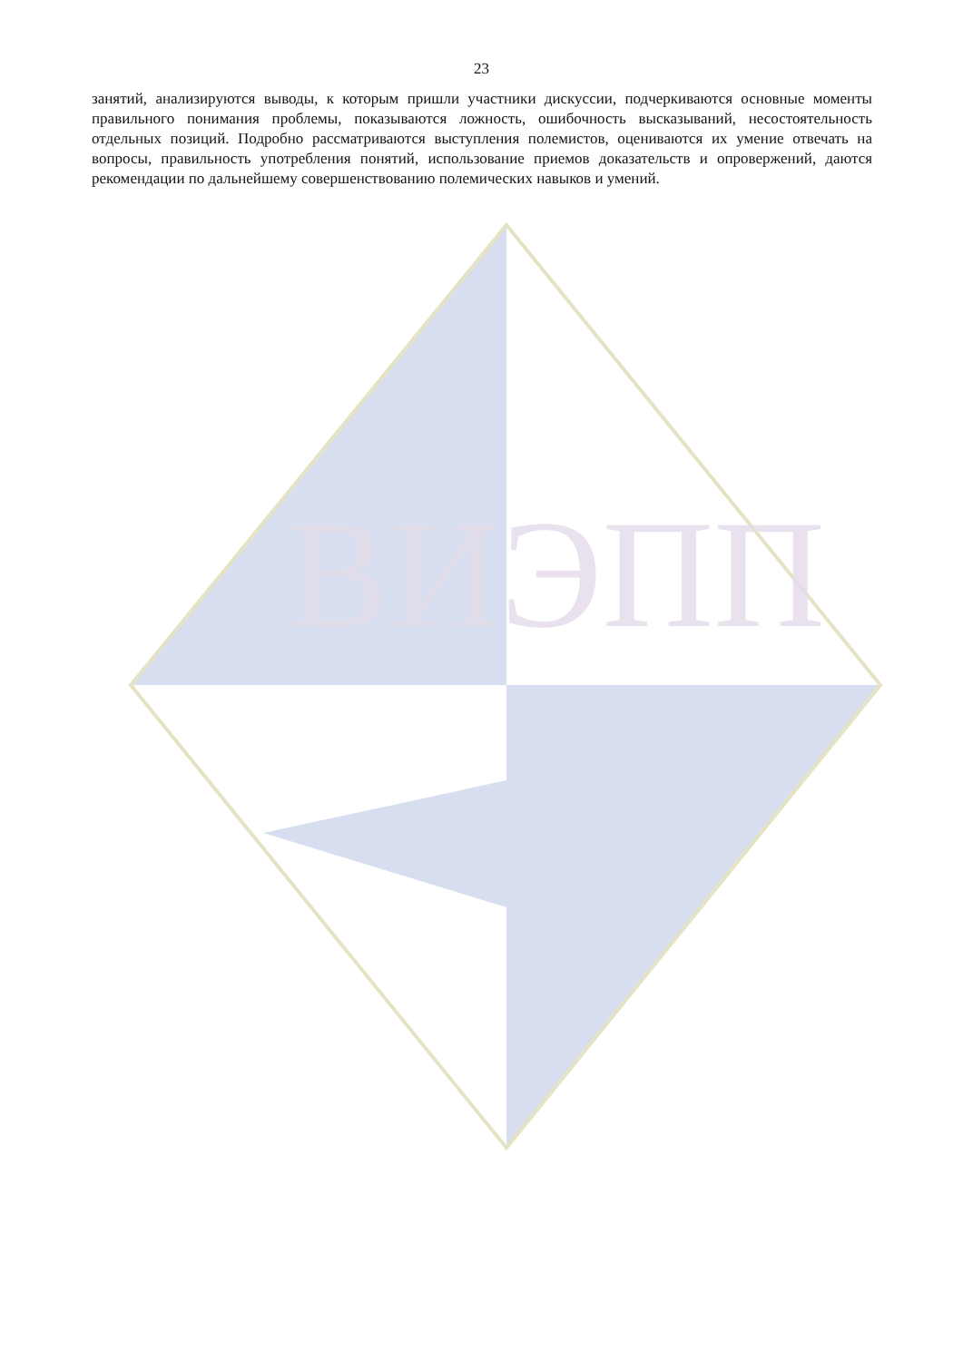ВИЭПП
23
занятий, анализируются выводы, к которым пришли участники дискуссии, подчеркиваются основные моменты правильного понимания проблемы, показываются ложность, ошибочность высказываний, несостоятельность отдельных позиций. Подробно рассматриваются выступления полемистов, оцениваются их умение отвечать на вопросы, правильность употребления понятий, использование приемов доказательств и опровержений, даются рекомендации по дальнейшему совершенствованию полемических навыков и умений.